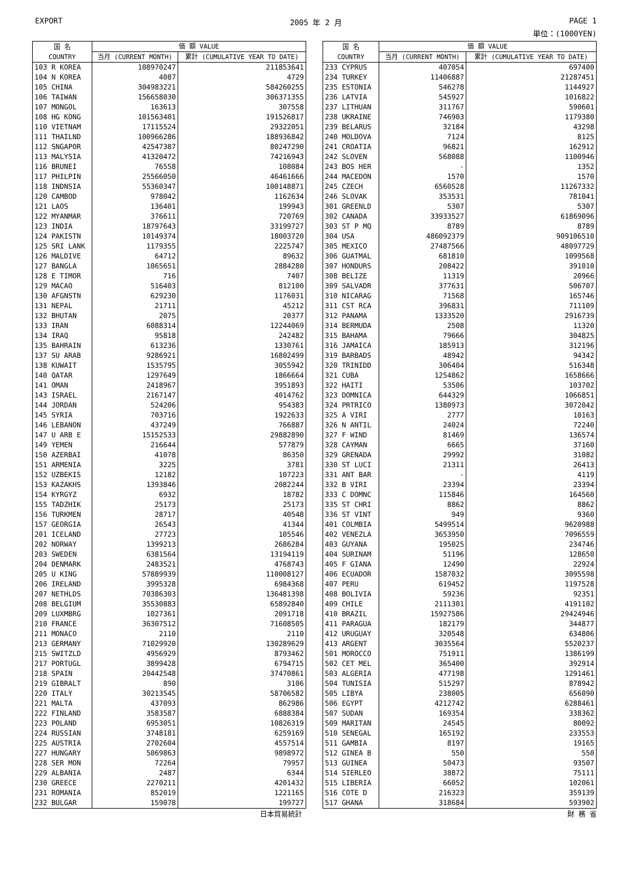EXPORT 2005 年 2 月 PAGE 1
単位：(1000YEN)
| 国 名 COUNTRY | 価 額 VALUE | |
| --- | --- | --- |
| | 当月 (CURRENT MONTH) | 累計 (CUMULATIVE YEAR TO DATE) |
| 103 R KOREA | 108970247 | 211853641 |
| 104 N KOREA | 4087 | 4729 |
| 105 CHINA | 304983221 | 584260255 |
| 106 TAIWAN | 156658030 | 306371355 |
| 107 MONGOL | 163613 | 307558 |
| 108 HG KONG | 101563401 | 191526817 |
| 110 VIETNAM | 17115524 | 29322051 |
| 111 THAILND | 100966286 | 188936842 |
| 112 SNGAPOR | 42547387 | 80247290 |
| 113 MALYSIA | 41320472 | 74216943 |
| 116 BRUNEI | 76558 | 108084 |
| 117 PHILPIN | 25566050 | 46461666 |
| 118 INDNSIA | 55360347 | 100148871 |
| 120 CAMBOD | 978042 | 1162634 |
| 121 LAOS | 136401 | 199943 |
| 122 MYANMAR | 376611 | 720769 |
| 123 INDIA | 18797643 | 33199727 |
| 124 PAKISTN | 10149374 | 18003720 |
| 125 SRI LANK | 1179355 | 2225747 |
| 126 MALDIVE | 64712 | 89632 |
| 127 BANGLA | 1065651 | 2884280 |
| 128 E TIMOR | 716 | 7407 |
| 129 MACAO | 516403 | 812100 |
| 130 AFGNSTN | 629230 | 1176031 |
| 131 NEPAL | 21711 | 45212 |
| 132 BHUTAN | 2075 | 20377 |
| 133 IRAN | 6088314 | 12244069 |
| 134 IRAQ | 95818 | 242482 |
| 135 BAHRAIN | 613236 | 1330761 |
| 137 SU ARAB | 9286921 | 16802499 |
| 138 KUWAIT | 1535795 | 3055942 |
| 140 QATAR | 1297649 | 1866664 |
| 141 OMAN | 2418967 | 3951893 |
| 143 ISRAEL | 2167147 | 4014762 |
| 144 JORDAN | 524206 | 954383 |
| 145 SYRIA | 703716 | 1922633 |
| 146 LEBANON | 437249 | 766887 |
| 147 U ARB E | 15152533 | 29882890 |
| 149 YEMEN | 216644 | 577879 |
| 150 AZERBAI | 41078 | 86350 |
| 151 ARMENIA | 3225 | 3781 |
| 152 UZBEKIS | 12182 | 107223 |
| 153 KAZAKHS | 1393846 | 2082244 |
| 154 KYRGYZ | 6932 | 18782 |
| 155 TADZHIK | 25173 | 25173 |
| 156 TURKMEN | 28717 | 40548 |
| 157 GEORGIA | 26543 | 41344 |
| 201 ICELAND | 27723 | 105546 |
| 202 NORWAY | 1399213 | 2686284 |
| 203 SWEDEN | 6381564 | 13194119 |
| 204 DENMARK | 2483521 | 4768743 |
| 205 U KING | 57889939 | 110008127 |
| 206 IRELAND | 3995328 | 6984368 |
| 207 NETHLDS | 70386303 | 136481398 |
| 208 BELGIUM | 35530883 | 65892840 |
| 209 LUXMBRG | 1027361 | 2091718 |
| 210 FRANCE | 36307512 | 71608505 |
| 211 MONACO | 2110 | 2110 |
| 213 GERMANY | 71029920 | 130289629 |
| 215 SWITZLD | 4956929 | 8793462 |
| 217 PORTUGL | 3899428 | 6794715 |
| 218 SPAIN | 20442548 | 37470861 |
| 219 GIBRALT | 890 | 3106 |
| 220 ITALY | 30213545 | 58706582 |
| 221 MALTA | 437093 | 862986 |
| 222 FINLAND | 3583587 | 6888384 |
| 223 POLAND | 6953051 | 10826319 |
| 224 RUSSIAN | 3748181 | 6259169 |
| 225 AUSTRIA | 2702604 | 4557514 |
| 227 HUNGARY | 5069863 | 9898972 |
| 228 SER MON | 72264 | 79957 |
| 229 ALBANIA | 2487 | 6344 |
| 230 GREECE | 2270211 | 4201432 |
| 231 ROMANIA | 852019 | 1221165 |
| 232 BULGAR | 159078 | 199727 |
| 国 名 COUNTRY | 価 額 VALUE | |
| --- | --- | --- |
| | 当月 (CURRENT MONTH) | 累計 (CUMULATIVE YEAR TO DATE) |
| 233 CYPRUS | 407054 | 697400 |
| 234 TURKEY | 11406887 | 21287451 |
| 235 ESTONIA | 546278 | 1144927 |
| 236 LATVIA | 545927 | 1016822 |
| 237 LITHUAN | 311767 | 590601 |
| 238 UKRAINE | 746903 | 1179380 |
| 239 BELARUS | 32184 | 43298 |
| 240 MOLDOVA | 7124 | 8125 |
| 241 CROATIA | 96821 | 162912 |
| 242 SLOVEN | 568088 | 1100946 |
| 243 BOS HER | - | 1352 |
| 244 MACEDON | 1570 | 1570 |
| 245 CZECH | 6560528 | 11267332 |
| 246 SLOVAK | 353531 | 781041 |
| 301 GREENLD | 5307 | 5307 |
| 302 CANADA | 33933527 | 61869096 |
| 303 ST P MQ | 8789 | 8789 |
| 304 USA | 486092379 | 909106510 |
| 305 MEXICO | 27487566 | 48097729 |
| 306 GUATMAL | 681810 | 1099568 |
| 307 HONDURS | 208422 | 391010 |
| 308 BELIZE | 11319 | 20966 |
| 309 SALVADR | 377631 | 506707 |
| 310 NICARAG | 71568 | 165746 |
| 311 CST RCA | 396831 | 711109 |
| 312 PANAMA | 1333520 | 2916739 |
| 314 BERMUDA | 2508 | 11320 |
| 315 BAHAMA | 79666 | 304825 |
| 316 JAMAICA | 185913 | 312196 |
| 319 BARBADS | 48942 | 94342 |
| 320 TRINIDD | 306404 | 516348 |
| 321 CUBA | 1254862 | 1658666 |
| 322 HAITI | 53506 | 103702 |
| 323 DOMNICA | 644329 | 1066851 |
| 324 PRTRICO | 1380973 | 3072042 |
| 325 A VIRI | 2777 | 10163 |
| 326 N ANTIL | 24024 | 72240 |
| 327 F WIND | 81469 | 136574 |
| 328 CAYMAN | 6665 | 37160 |
| 329 GRENADA | 29992 | 31082 |
| 330 ST LUCI | 21311 | 26413 |
| 331 ANT BAR | - | 4119 |
| 332 B VIRI | 23394 | 23394 |
| 333 C DOMNC | 115846 | 164560 |
| 335 ST CHRI | 8862 | 8862 |
| 336 ST VINT | 949 | 9360 |
| 401 COLMBIA | 5499514 | 9620988 |
| 402 VENEZLA | 3653950 | 7096559 |
| 403 GUYANA | 195025 | 234746 |
| 404 SURINAM | 51196 | 128650 |
| 405 F GIANA | 12490 | 22924 |
| 406 ECUADOR | 1587032 | 3095598 |
| 407 PERU | 619452 | 1197528 |
| 408 BOLIVIA | 59236 | 92351 |
| 409 CHILE | 2111301 | 4191102 |
| 410 BRAZIL | 15927586 | 29424946 |
| 411 PARAGUA | 182179 | 344877 |
| 412 URUGUAY | 320548 | 634806 |
| 413 ARGENT | 3035564 | 5520237 |
| 501 MOROCCO | 751911 | 1386199 |
| 502 CET MEL | 365400 | 392914 |
| 503 ALGERIA | 477198 | 1291461 |
| 504 TUNISIA | 515297 | 878942 |
| 505 LIBYA | 238005 | 656090 |
| 506 EGYPT | 4212742 | 6288461 |
| 507 SUDAN | 169354 | 338362 |
| 509 MARITAN | 24545 | 80092 |
| 510 SENEGAL | 165192 | 233553 |
| 511 GAMBIA | 8197 | 19165 |
| 512 GINEA B | 550 | 550 |
| 513 GUINEA | 50473 | 93507 |
| 514 SIERLEO | 38872 | 75111 |
| 515 LIBERIA | 66052 | 102061 |
| 516 COTE D | 216323 | 359139 |
| 517 GHANA | 318684 | 593902 |
日本貿易統計 財 務 省